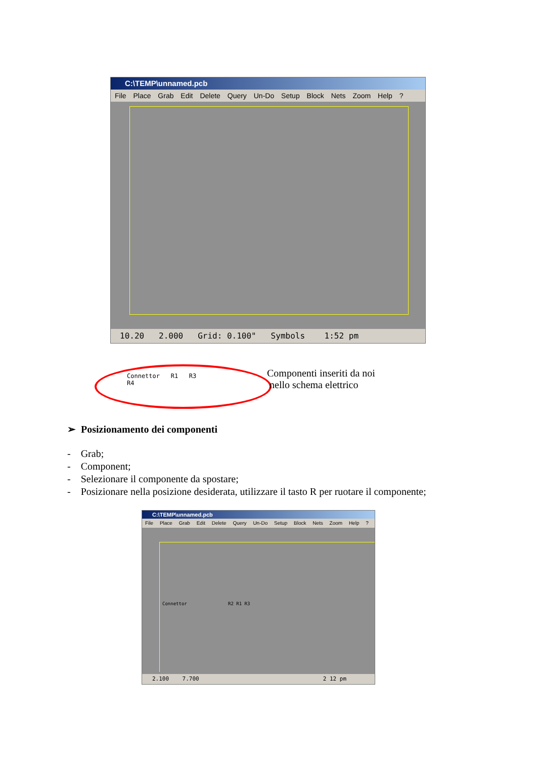C:\TEMP\unnamed.pcb
File Place Grab Edit Delete Query Un-Do Setup Block Nets Zoom Help ?
10.20 2.000 Grid: 0.100" Symbols 1:52 pm
Connettor R1 R3
R4
Componenti inseriti da noi
nello schema elettrico
➢ Posizionamento dei componenti
- Grab;
- Component;
- Selezionare il componente da spostare;
- Posizionare nella posizione desiderata, utilizzare il tasto R per ruotare il componente;
C:\TEMP\unnamed.pcb
File Place Grab Edit Delete Query Un-Do Setup Block Nets Zoom Help ?
Connettor R2 R1 R3
2.100 7.700 2 12 pm